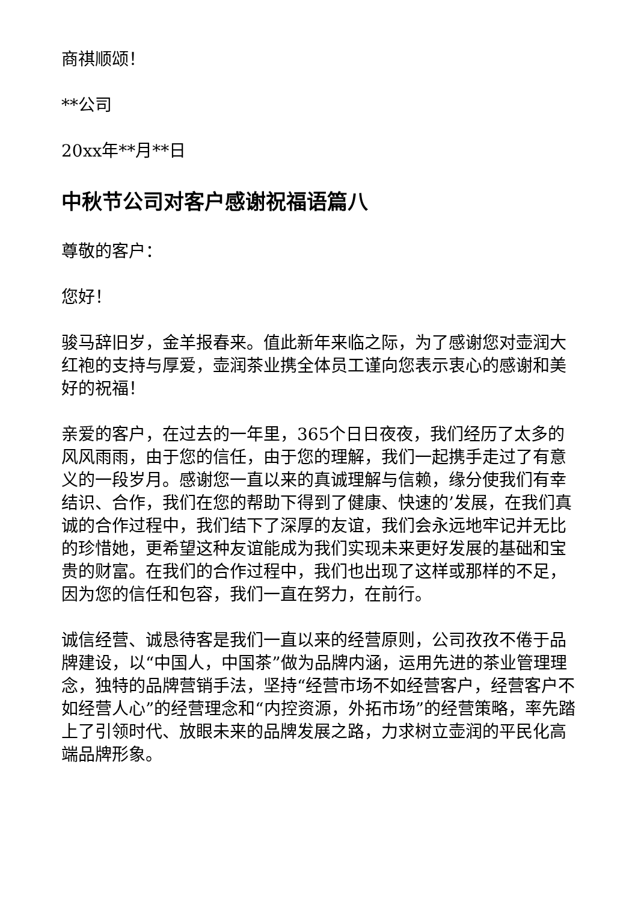商祺顺颂！
**公司
20xx年**月**日
中秋节公司对客户感谢祝福语篇八
尊敬的客户：
您好！
骏马辞旧岁，金羊报春来。值此新年来临之际，为了感谢您对壶润大红袍的支持与厚爱，壶润茶业携全体员工谨向您表示衷心的感谢和美好的祝福！
亲爱的客户，在过去的一年里，365个日日夜夜，我们经历了太多的风风雨雨，由于您的信任，由于您的理解，我们一起携手走过了有意义的一段岁月。感谢您一直以来的真诚理解与信赖，缘分使我们有幸结识、合作，我们在您的帮助下得到了健康、快速的’发展，在我们真诚的合作过程中，我们结下了深厚的友谊，我们会永远地牢记并无比的珍惜她，更希望这种友谊能成为我们实现未来更好发展的基础和宝贵的财富。在我们的合作过程中，我们也出现了这样或那样的不足，因为您的信任和包容，我们一直在努力，在前行。
诚信经营、诚恳待客是我们一直以来的经营原则，公司孜孜不倦于品牌建设，以“中国人，中国茶”做为品牌内涵，运用先进的茶业管理理念，独特的品牌营销手法，坚持“经营市场不如经营客户，经营客户不如经营人心”的经营理念和“内控资源，外拓市场”的经营策略，率先踏上了引领时代、放眼未来的品牌发展之路，力求树立壶润的平民化高端品牌形象。